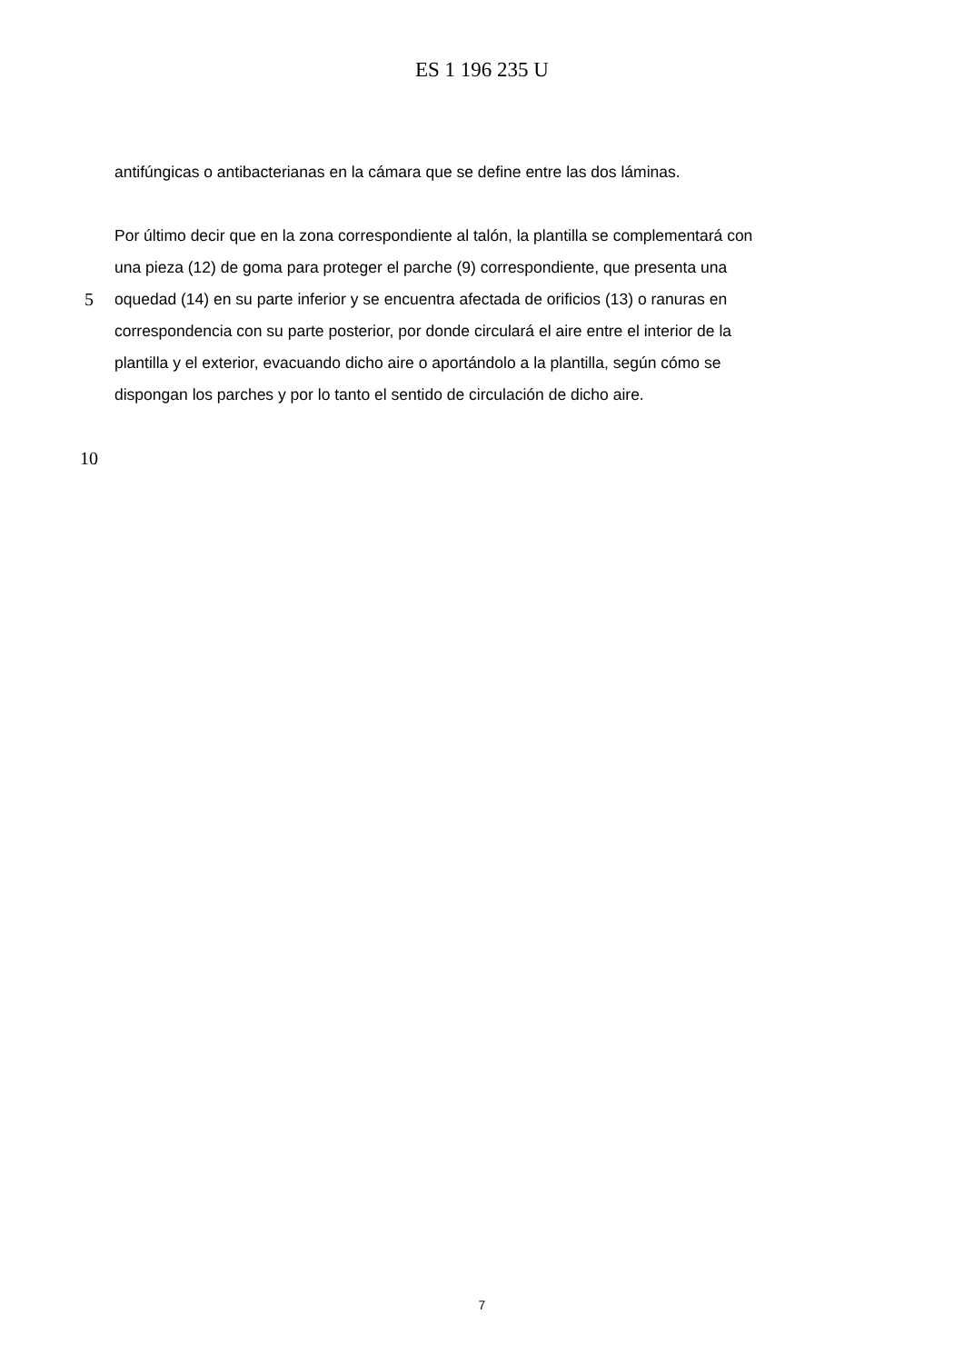ES 1 196 235 U
antifúngicas o antibacterianas en la cámara que se define entre las dos láminas.
Por último decir que en la zona correspondiente al talón, la plantilla se complementará con
una pieza (12) de goma para proteger el parche (9) correspondiente, que presenta una
5 oquedad (14) en su parte inferior y se encuentra afectada de orificios (13) o ranuras en
correspondencia con su parte posterior, por donde circulará el aire entre el interior de la
plantilla y el exterior, evacuando dicho aire o aportándolo a la plantilla, según cómo se
dispongan los parches y por lo tanto el sentido de circulación de dicho aire.
10
7